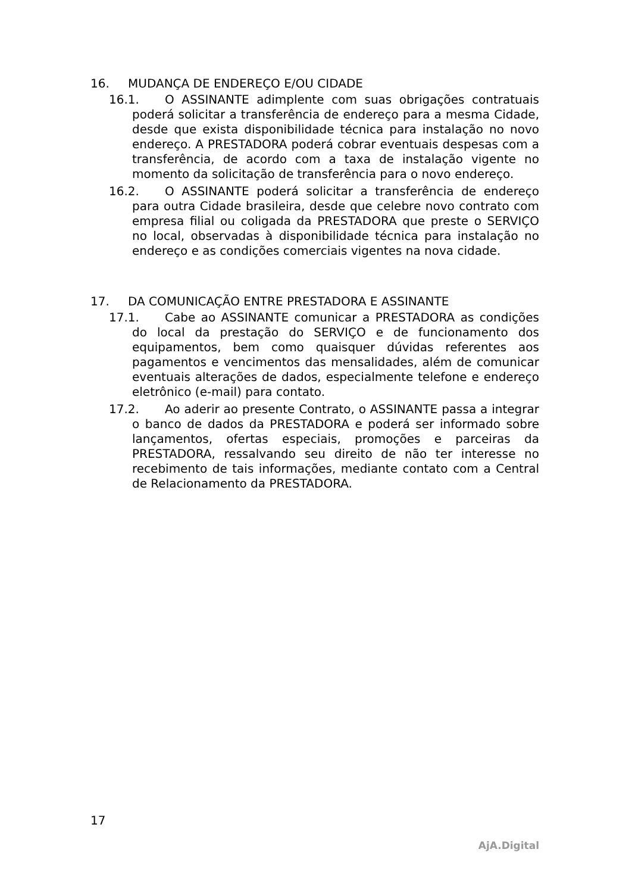16. MUDANÇA DE ENDEREÇO E/OU CIDADE
16.1. O ASSINANTE adimplente com suas obrigações contratuais poderá solicitar a transferência de endereço para a mesma Cidade, desde que exista disponibilidade técnica para instalação no novo endereço. A PRESTADORA poderá cobrar eventuais despesas com a transferência, de acordo com a taxa de instalação vigente no momento da solicitação de transferência para o novo endereço.
16.2. O ASSINANTE poderá solicitar a transferência de endereço para outra Cidade brasileira, desde que celebre novo contrato com empresa filial ou coligada da PRESTADORA que preste o SERVIÇO no local, observadas à disponibilidade técnica para instalação no endereço e as condições comerciais vigentes na nova cidade.
17. DA COMUNICAÇÃO ENTRE PRESTADORA E ASSINANTE
17.1. Cabe ao ASSINANTE comunicar a PRESTADORA as condições do local da prestação do SERVIÇO e de funcionamento dos equipamentos, bem como quaisquer dúvidas referentes aos pagamentos e vencimentos das mensalidades, além de comunicar eventuais alterações de dados, especialmente telefone e endereço eletrônico (e-mail) para contato.
17.2. Ao aderir ao presente Contrato, o ASSINANTE passa a integrar o banco de dados da PRESTADORA e poderá ser informado sobre lançamentos, ofertas especiais, promoções e parceiras da PRESTADORA, ressalvando seu direito de não ter interesse no recebimento de tais informações, mediante contato com a Central de Relacionamento da PRESTADORA.
17
AjA.Digital